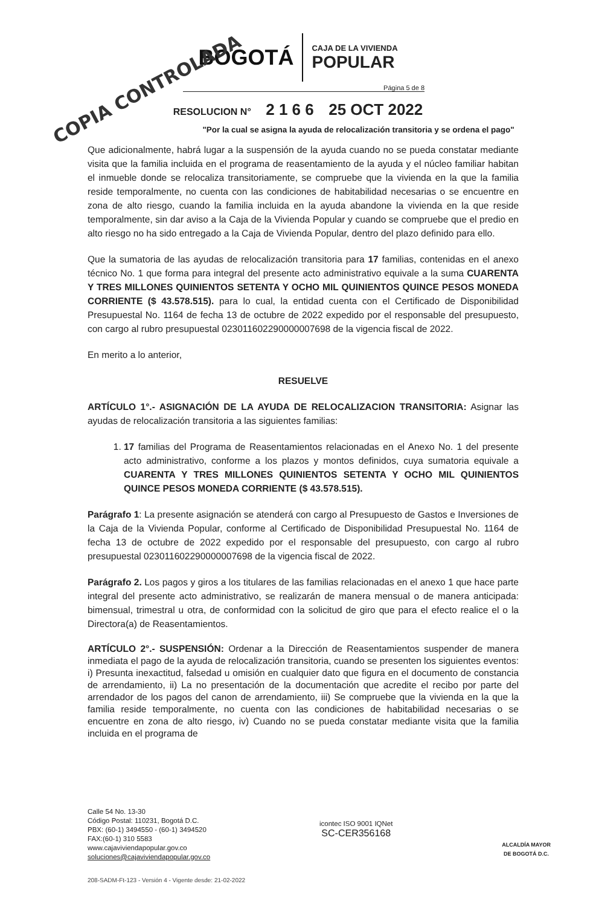COPIA CONTROLADA
BOGOTÁ
CAJA DE LA VIVIENDA
POPULAR
Página 5 de 8
RESOLUCION N° 2 1 6 6 25 OCT 2022
"Por la cual se asigna la ayuda de relocalización transitoria y se ordena el pago"
Que adicionalmente, habrá lugar a la suspensión de la ayuda cuando no se pueda constatar mediante visita que la familia incluida en el programa de reasentamiento de la ayuda y el núcleo familiar habitan el inmueble donde se relocaliza transitoriamente, se compruebe que la vivienda en la que la familia reside temporalmente, no cuenta con las condiciones de habitabilidad necesarias o se encuentre en zona de alto riesgo, cuando la familia incluida en la ayuda abandone la vivienda en la que reside temporalmente, sin dar aviso a la Caja de la Vivienda Popular y cuando se compruebe que el predio en alto riesgo no ha sido entregado a la Caja de Vivienda Popular, dentro del plazo definido para ello.
Que la sumatoria de las ayudas de relocalización transitoria para 17 familias, contenidas en el anexo técnico No. 1 que forma para integral del presente acto administrativo equivale a la suma CUARENTA Y TRES MILLONES QUINIENTOS SETENTA Y OCHO MIL QUINIENTOS QUINCE PESOS MONEDA CORRIENTE ($ 43.578.515). para lo cual, la entidad cuenta con el Certificado de Disponibilidad Presupuestal No. 1164 de fecha 13 de octubre de 2022 expedido por el responsable del presupuesto, con cargo al rubro presupuestal 023011602290000007698 de la vigencia fiscal de 2022.
En merito a lo anterior,
RESUELVE
ARTÍCULO 1°.- ASIGNACIÓN DE LA AYUDA DE RELOCALIZACION TRANSITORIA: Asignar las ayudas de relocalización transitoria a las siguientes familias:
1. 17 familias del Programa de Reasentamientos relacionadas en el Anexo No. 1 del presente acto administrativo, conforme a los plazos y montos definidos, cuya sumatoria equivale a CUARENTA Y TRES MILLONES QUINIENTOS SETENTA Y OCHO MIL QUINIENTOS QUINCE PESOS MONEDA CORRIENTE ($ 43.578.515).
Parágrafo 1: La presente asignación se atenderá con cargo al Presupuesto de Gastos e Inversiones de la Caja de la Vivienda Popular, conforme al Certificado de Disponibilidad Presupuestal No. 1164 de fecha 13 de octubre de 2022 expedido por el responsable del presupuesto, con cargo al rubro presupuestal 023011602290000007698 de la vigencia fiscal de 2022.
Parágrafo 2. Los pagos y giros a los titulares de las familias relacionadas en el anexo 1 que hace parte integral del presente acto administrativo, se realizarán de manera mensual o de manera anticipada: bimensual, trimestral u otra, de conformidad con la solicitud de giro que para el efecto realice el o la Directora(a) de Reasentamientos.
ARTÍCULO 2°.- SUSPENSIÓN: Ordenar a la Dirección de Reasentamientos suspender de manera inmediata el pago de la ayuda de relocalización transitoria, cuando se presenten los siguientes eventos: i) Presunta inexactitud, falsedad u omisión en cualquier dato que figura en el documento de constancia de arrendamiento, ii) La no presentación de la documentación que acredite el recibo por parte del arrendador de los pagos del canon de arrendamiento, iii) Se compruebe que la vivienda en la que la familia reside temporalmente, no cuenta con las condiciones de habitabilidad necesarias o se encuentre en zona de alto riesgo, iv) Cuando no se pueda constatar mediante visita que la familia incluida en el programa de
Calle 54 No. 13-30
Código Postal: 110231, Bogotá D.C.
PBX: (60-1) 3494550 - (60-1) 3494520
FAX:(60-1) 310 5583
www.cajaviviendapopular.gov.co
soluciones@cajaviviendapopular.gov.co
icontec ISO 9001 IQNet
SC-CER356168
ALCALDÍA MAYOR
DE BOGOTÁ D.C.
208-SADM-Ft-123 - Versión 4 - Vigente desde: 21-02-2022